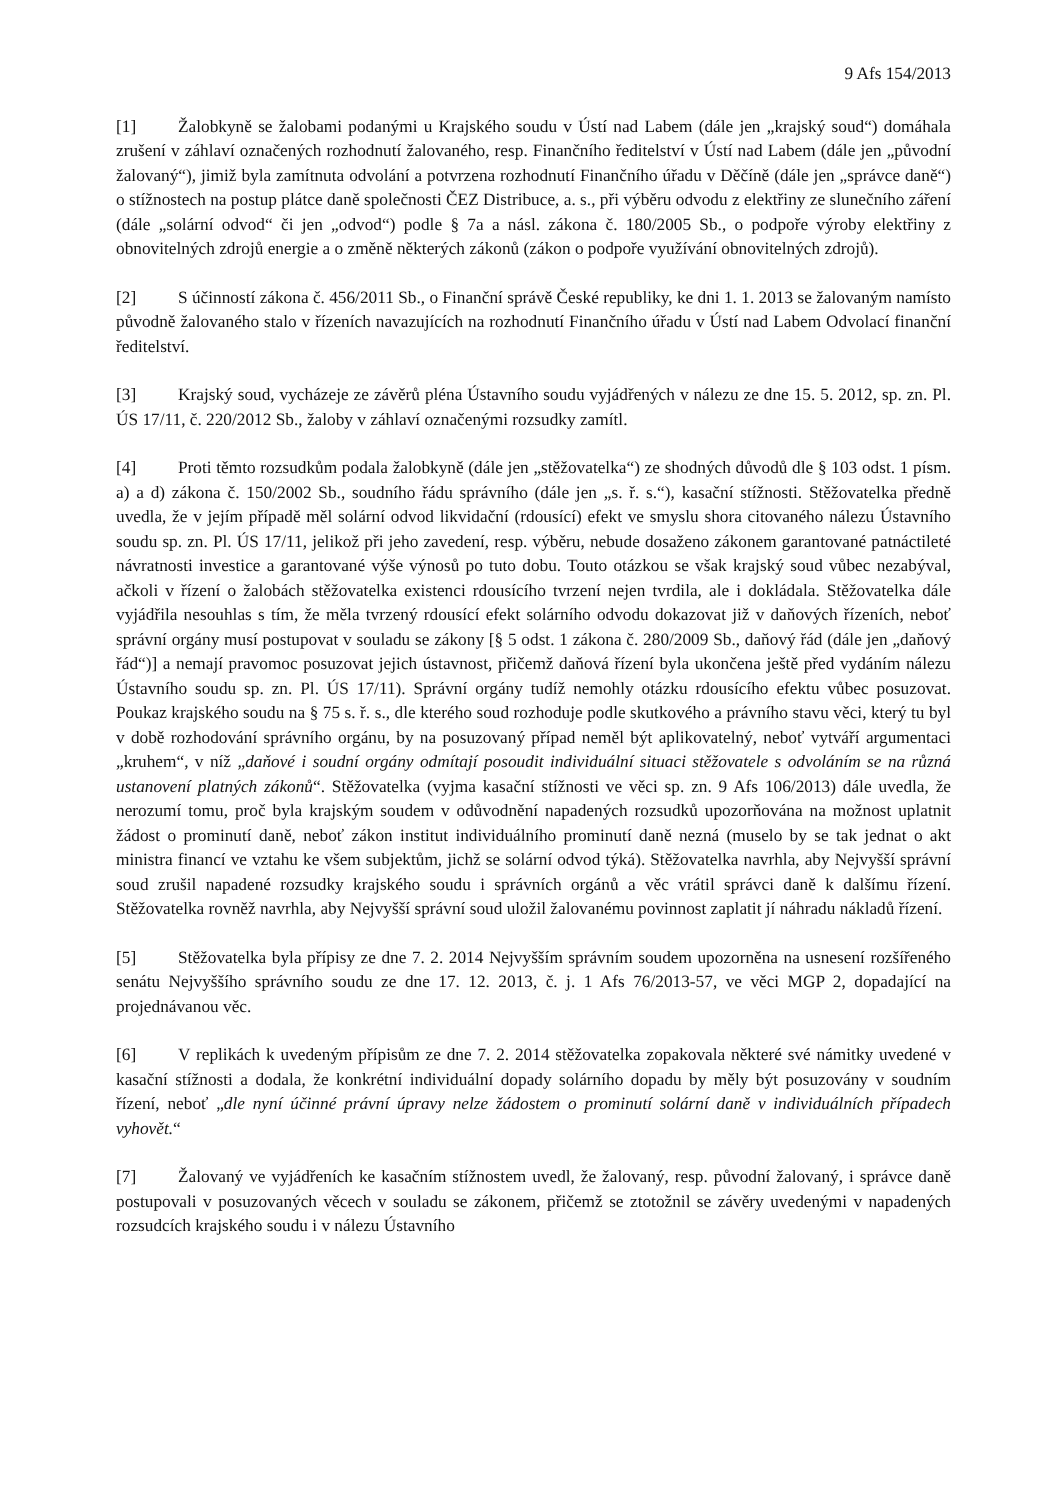9 Afs 154/2013
[1] Žalobkyně se žalobami podanými u Krajského soudu v Ústí nad Labem (dále jen „krajský soud“) domáhala zrušení v záhlaví označených rozhodnutí žalovaného, resp. Finančního ředitelství v Ústí nad Labem (dále jen „původní žalovaný“), jimiž byla zamítnuta odvolání a potvrzena rozhodnutí Finančního úřadu v Děčíně (dále jen „správce daně“) o stížnostech na postup plátce daně společnosti ČEZ Distribuce, a. s., při výběru odvodu z elektřiny ze slunečního záření (dále „solární odvod“ či jen „odvod“) podle § 7a a násl. zákona č. 180/2005 Sb., o podpoře výroby elektřiny z obnovitelných zdrojů energie a o změně některých zákonů (zákon o podpoře využívání obnovitelných zdrojů).
[2] S účinností zákona č. 456/2011 Sb., o Finanční správě České republiky, ke dni 1. 1. 2013 se žalovaným namísto původně žalovaného stalo v řízeních navazujících na rozhodnutí Finančního úřadu v Ústí nad Labem Odvolací finanční ředitelství.
[3] Krajský soud, vycházeje ze závěrů pléna Ústavního soudu vyjádřených v nálezu ze dne 15. 5. 2012, sp. zn. Pl. ÚS 17/11, č. 220/2012 Sb., žaloby v záhlaví označenými rozsudky zamítl.
[4] Proti těmto rozsudkům podala žalobkyně (dále jen „stěžovatelka“) ze shodných důvodů dle § 103 odst. 1 písm. a) a d) zákona č. 150/2002 Sb., soudního řádu správního (dále jen „s. ř. s.“), kasační stížnosti. Stěžovatelka předně uvedla, že v jejím případě měl solární odvod likvidační (rdousící) efekt ve smyslu shora citovaného nálezu Ústavního soudu sp. zn. Pl. ÚS 17/11, jelikož při jeho zavedení, resp. výběru, nebude dosaženo zákonem garantované patnáctileté návratnosti investice a garantované výše výnosů po tuto dobu. Touto otázkou se však krajský soud vůbec nezabýval, ačkoli v řízení o žalobách stěžovatelka existenci rdousícího tvrzení nejen tvrdila, ale i dokládala. Stěžovatelka dále vyjádřila nesouhlas s tím, že měla tvrzený rdousící efekt solárního odvodu dokazovat již v daňových řízeních, neboť správní orgány musí postupovat v souladu se zákony [§ 5 odst. 1 zákona č. 280/2009 Sb., daňový řád (dále jen „daňový řád“)] a nemají pravomoc posuzovat jejich ústavnost, přičemž daňová řízení byla ukončena ještě před vydáním nálezu Ústavního soudu sp. zn. Pl. ÚS 17/11). Správní orgány tudíž nemohly otázku rdousícího efektu vůbec posuzovat. Poukaz krajského soudu na § 75 s. ř. s., dle kterého soud rozhoduje podle skutkového a právního stavu věci, který tu byl v době rozhodování správního orgánu, by na posuzovaný případ neměl být aplikovatelný, neboť vytváří argumentaci „kruhem“, v níž „daňové i soudní orgány odmítají posoudit individuální situaci stěžovatele s odvoláním se na různá ustanovení platných zákonů“. Stěžovatelka (vyjma kasační stížnosti ve věci sp. zn. 9 Afs 106/2013) dále uvedla, že nerozumí tomu, proč byla krajským soudem v odůvodnění napadených rozsudků upozorňována na možnost uplatnit žádost o prominutí daně, neboť zákon institut individuálního prominutí daně nezná (muselo by se tak jednat o akt ministra financí ve vztahu ke všem subjektům, jichž se solární odvod týká). Stěžovatelka navrhla, aby Nejvyšší správní soud zrušil napadené rozsudky krajského soudu i správních orgánů a věc vrátil správci daně k dalšímu řízení. Stěžovatelka rovněž navrhla, aby Nejvyšší správní soud uložil žalovanému povinnost zaplatit jí náhradu nákladů řízení.
[5] Stěžovatelka byla přípisy ze dne 7. 2. 2014 Nejvyšším správním soudem upozorněna na usnesení rozšířeného senátu Nejvyššího správního soudu ze dne 17. 12. 2013, č. j. 1 Afs 76/2013-57, ve věci MGP 2, dopadající na projednávanou věc.
[6] V replikách k uvedeným přípisům ze dne 7. 2. 2014 stěžovatelka zopakovala některé své námitky uvedené v kasační stížnosti a dodala, že konkrétní individuální dopady solárního dopadu by měly být posuzovány v soudním řízení, neboť „dle nyní účinné právní úpravy nelze žádostem o prominutí solární daně v individuálních případech vyhovět.“
[7] Žalovaný ve vyjádřeních ke kasačním stížnostem uvedl, že žalovaný, resp. původní žalovaný, i správce daně postupovali v posuzovaných věcech v souladu se zákonem, přičemž se ztotožnil se závěry uvedenými v napadených rozsudcích krajského soudu i v nálezu Ústavního